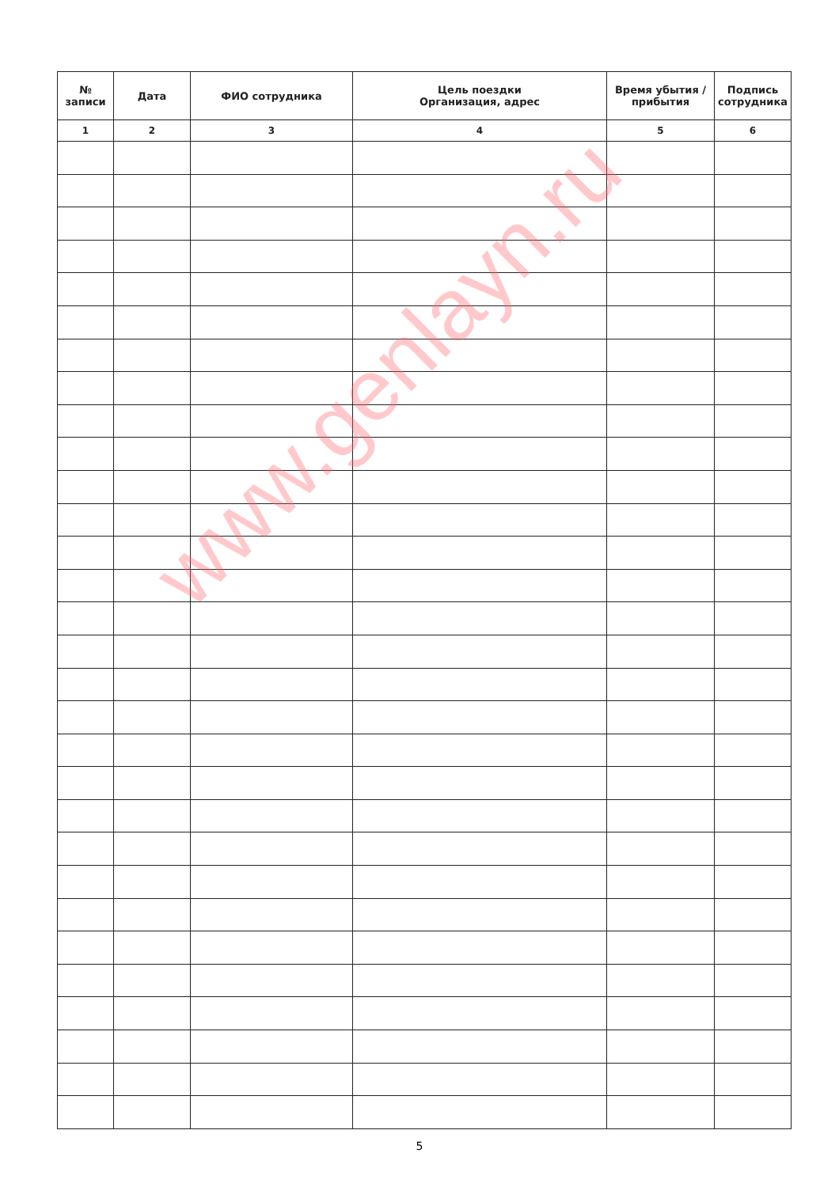| № записи | Дата | ФИО сотрудника | Цель поездки Организация, адрес | Время убытия / прибытия | Подпись сотрудника |
| --- | --- | --- | --- | --- | --- |
| 1 | 2 | 3 | 4 | 5 | 6 |
www.genlayn.ru
5